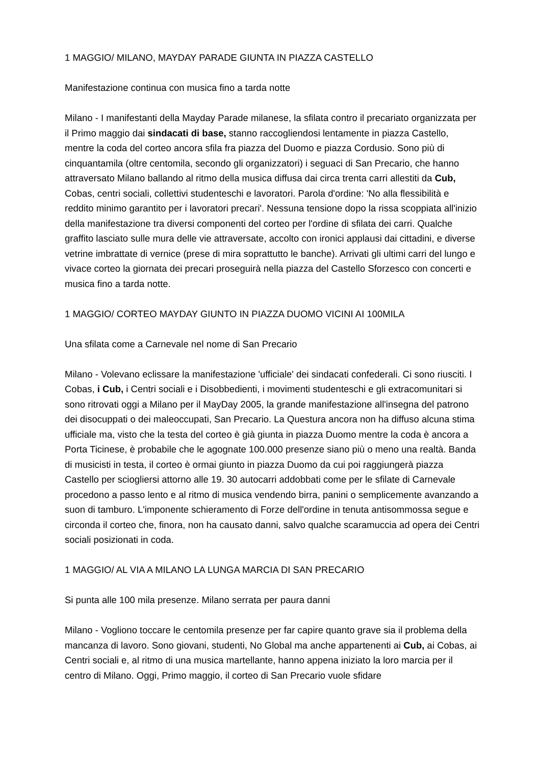1 MAGGIO/ MILANO, MAYDAY PARADE GIUNTA IN PIAZZA CASTELLO
Manifestazione continua con musica fino a tarda notte
Milano - I manifestanti della Mayday Parade milanese, la sfilata contro il precariato organizzata per il Primo maggio dai sindacati di base, stanno raccogliendosi lentamente in piazza Castello, mentre la coda del corteo ancora sfila fra piazza del Duomo e piazza Cordusio. Sono più di cinquantamila (oltre centomila, secondo gli organizzatori) i seguaci di San Precario, che hanno attraversato Milano ballando al ritmo della musica diffusa dai circa trenta carri allestiti da Cub, Cobas, centri sociali, collettivi studenteschi e lavoratori. Parola d'ordine: 'No alla flessibilità e reddito minimo garantito per i lavoratori precari'. Nessuna tensione dopo la rissa scoppiata all'inizio della manifestazione tra diversi componenti del corteo per l'ordine di sfilata dei carri. Qualche graffito lasciato sulle mura delle vie attraversate, accolto con ironici applausi dai cittadini, e diverse vetrine imbrattate di vernice (prese di mira soprattutto le banche). Arrivati gli ultimi carri del lungo e vivace corteo la giornata dei precari proseguirà nella piazza del Castello Sforzesco con concerti e musica fino a tarda notte.
1 MAGGIO/ CORTEO MAYDAY GIUNTO IN PIAZZA DUOMO VICINI AI 100MILA
Una sfilata come a Carnevale nel nome di San Precario
Milano - Volevano eclissare la manifestazione 'ufficiale' dei sindacati confederali. Ci sono riusciti. I Cobas, i Cub, i Centri sociali e i Disobbedienti, i movimenti studenteschi e gli extracomunitari si sono ritrovati oggi a Milano per il MayDay 2005, la grande manifestazione all'insegna del patrono dei disocuppati o dei maleoccupati, San Precario. La Questura ancora non ha diffuso alcuna stima ufficiale ma, visto che la testa del corteo è già giunta in piazza Duomo mentre la coda è ancora a Porta Ticinese, è probabile che le agognate 100.000 presenze siano più o meno una realtà. Banda di musicisti in testa, il corteo è ormai giunto in piazza Duomo da cui poi raggiungerà piazza Castello per sciogliersi attorno alle 19. 30 autocarri addobbati come per le sfilate di Carnevale procedono a passo lento e al ritmo di musica vendendo birra, panini o semplicemente avanzando a suon di tamburo. L'imponente schieramento di Forze dell'ordine in tenuta antisommossa segue e circonda il corteo che, finora, non ha causato danni, salvo qualche scaramuccia ad opera dei Centri sociali posizionati in coda.
1 MAGGIO/ AL VIA A MILANO LA LUNGA MARCIA DI SAN PRECARIO
Si punta alle 100 mila presenze. Milano serrata per paura danni
Milano - Vogliono toccare le centomila presenze per far capire quanto grave sia il problema della mancanza di lavoro. Sono giovani, studenti, No Global ma anche appartenenti ai Cub, ai Cobas, ai Centri sociali e, al ritmo di una musica martellante, hanno appena iniziato la loro marcia per il centro di Milano. Oggi, Primo maggio, il corteo di San Precario vuole sfidare